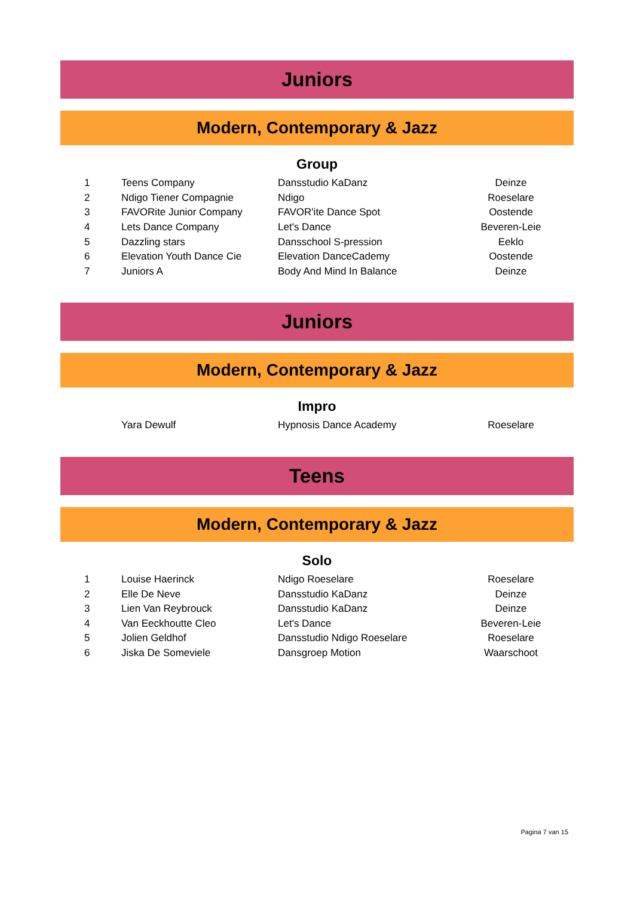Juniors
Modern, Contemporary & Jazz
Group
| 1 | Teens Company | Dansstudio KaDanz | Deinze |
| 2 | Ndigo Tiener Compagnie | Ndigo | Roeselare |
| 3 | FAVORite Junior Company | FAVOR'ite Dance Spot | Oostende |
| 4 | Lets Dance Company | Let's Dance | Beveren-Leie |
| 5 | Dazzling stars | Dansschool S-pression | Eeklo |
| 6 | Elevation Youth Dance Cie | Elevation DanceCademy | Oostende |
| 7 | Juniors A | Body And Mind In Balance | Deinze |
Juniors
Modern, Contemporary & Jazz
Impro
| | Yara Dewulf | Hypnosis Dance Academy | Roeselare |
Teens
Modern, Contemporary & Jazz
Solo
| 1 | Louise Haerinck | Ndigo Roeselare | Roeselare |
| 2 | Elle De Neve | Dansstudio KaDanz | Deinze |
| 3 | Lien Van Reybrouck | Dansstudio KaDanz | Deinze |
| 4 | Van Eeckhoutte Cleo | Let's Dance | Beveren-Leie |
| 5 | Jolien Geldhof | Dansstudio Ndigo Roeselare | Roeselare |
| 6 | Jiska De Someviele | Dansgroep Motion | Waarschoot |
Pagina 7 van 15